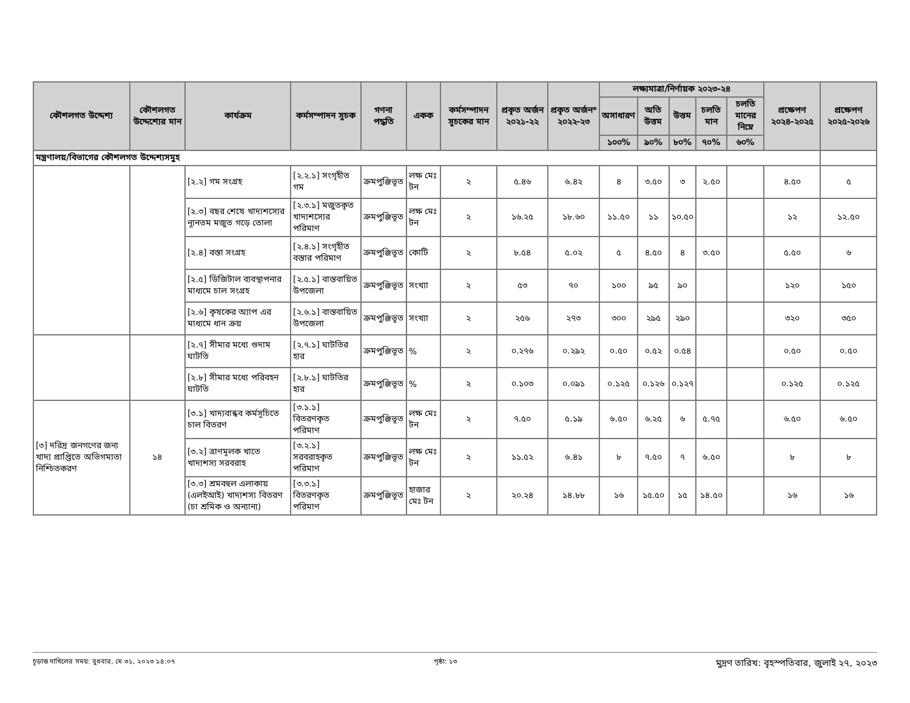| কৌশলগত উদ্দেশ্য | কৌশলগত উদ্দেশ্যের মান | কার্যক্রম | কর্মসম্পাদন সূচক | গণনা পদ্ধতি | একক | কর্মসম্পাদন সূচকের মান | প্রকৃত অর্জন ২০২১-২২ | প্রকৃত অর্জন* ২০২২-২৩ | লক্ষ্যমাত্রা/নির্ণায়ক ২০২৩-২৪ | | | | | প্রক্ষেপণ ২০২৪-২০২৫ | প্রক্ষেপণ ২০২৫-২০২৬ |
| --- | --- | --- | --- | --- | --- | --- | --- | --- | --- | --- | --- | --- | --- | --- | --- |
| | | | | | | | | | অসাধারণ | অতি উত্তম | উত্তম | চলতি মান | চলতি মানের নিম্নে | | |
| | | | | | | | | | ১০০% | ৯০% | ৮০% | ৭০% | ৬০% | | |
| মন্ত্রণালয়/বিভাগের কৌশলগত উদ্দেশ্যসমুহ | | | | | | | | | | | | | | | |
| | | [২.২] গম সংগ্রহ | [২.২.১] সংগৃহীত গম | ক্রমপুঞ্জিভূত | লক্ষ মেঃ টন | ২ | ৫.৪৬ | ৬.৪২ | ৪ | ৩.৫০ | ৩ | ২.৫০ | | ৪.৫০ | ৫ |
| | | [২.৩] বছর শেষে খাদ্যশস্যের ন্যূনতম মজুত গড়ে তোলা | [২.৩.১] মজুতকৃত খাদ্যশস্যের পরিমাণ | ক্রমপুঞ্জিভূত | লক্ষ মেঃ টন | ২ | ১৬.২৫ | ১৮.৬০ | ১১.৫০ | ১১ | ১০.৫০ | | | ১২ | ১২.৫০ |
| | | [২.৪] বস্তা সংগ্রহ | [২.৪.১] সংগৃহীত বস্তার পরিমাণ | ক্রমপুঞ্জিভূত | কোটি | ২ | ৮.৫৪ | ৫.০২ | ৫ | ৪.৫০ | ৪ | ৩.৫০ | | ৫.৫০ | ৬ |
| | | [২.৫] ডিজিটাল ব্যবস্থাপনার মাধ্যমে চাল সংগ্রহ | [২.৫.১] বাস্তবায়িত উপজেলা | ক্রমপুঞ্জিভূত | সংখ্যা | ২ | ৫৩ | ৭০ | ১০০ | ৯৫ | ৯০ | | | ১২০ | ১৫০ |
| | | [২.৬] কৃষকের অ্যাপ এর মাধ্যমে ধান ক্রয় | [২.৬.১] বাস্তবায়িত উপজেলা | ক্রমপুঞ্জিভূত | সংখ্যা | ২ | ২৫৬ | ২৭৩ | ৩০০ | ২৯৫ | ২৯০ | | | ৩২০ | ৩৫০ |
| | | [২.৭] সীমার মধ্যে গুদাম ঘাটতি | [২.৭.১] ঘাটতির হার | ক্রমপুঞ্জিভূত | % | ২ | ০.২৭৬ | ০.২৯২ | ০.৫০ | ০.৫২ | ০.৫৪ | | | ০.৫০ | ০.৫০ |
| | | [২.৮] সীমার মধ্যে পরিবহন ঘাটতি | [২.৮.১] ঘাটতির হার | ক্রমপুঞ্জিভূত | % | ২ | ০.১০৩ | ০.০৯১ | ০.১২৫ | ০.১২৬ | ০.১২৭ | | | ০.১২৫ | ০.১২৫ |
| [৩] দরিদ্র জনগণের জন্য খাদ্য প্রাপ্তিতে অভিগম্যতা নিশ্চিতকরণ | ১৪ | [৩.১] খাদ্যবান্ধব কর্মসূচিতে চাল বিতরণ | [৩.১.১] বিতরণকৃত পরিমাণ | ক্রমপুঞ্জিভূত | লক্ষ মেঃ টন | ২ | ৭.৫০ | ৫.১৯ | ৬.৫০ | ৬.২৫ | ৬ | ৫.৭৫ | | ৬.৫০ | ৬.৫০ |
| | | [৩.২] ত্রাণমূলক খাতে খাদ্যশস্য সরবরাহ | [৩.২.১] সরবরাহকৃত পরিমাণ | ক্রমপুঞ্জিভূত | লক্ষ মেঃ টন | ২ | ১১.৫২ | ৬.৪১ | ৮ | ৭.৫০ | ৭ | ৬.৫০ | | ৮ | ৮ |
| | | [৩.৩] শ্রমবহুল এলাকায় (এলইআই) খাদ্যশস্য বিতরণ (চা শ্রমিক ও অন্যান্য) | [৩.৩.১] বিতরণকৃত পরিমাণ | ক্রমপুঞ্জিভূত | হাজার মেঃ টন | ২ | ২০.২৪ | ১৪.৮৮ | ১৬ | ১৫.৫০ | ১৫ | ১৪.৫০ | | ১৬ | ১৬ |
চূড়ান্ত দাখিলের সময়: বুধবার, মে ৩১, ২০২৩ ১৪:০৭ পৃষ্ঠা: ১৩ মুদ্রণ তারিখ: বৃহস্পতিবার, জুলাই ২৭, ২০২৩